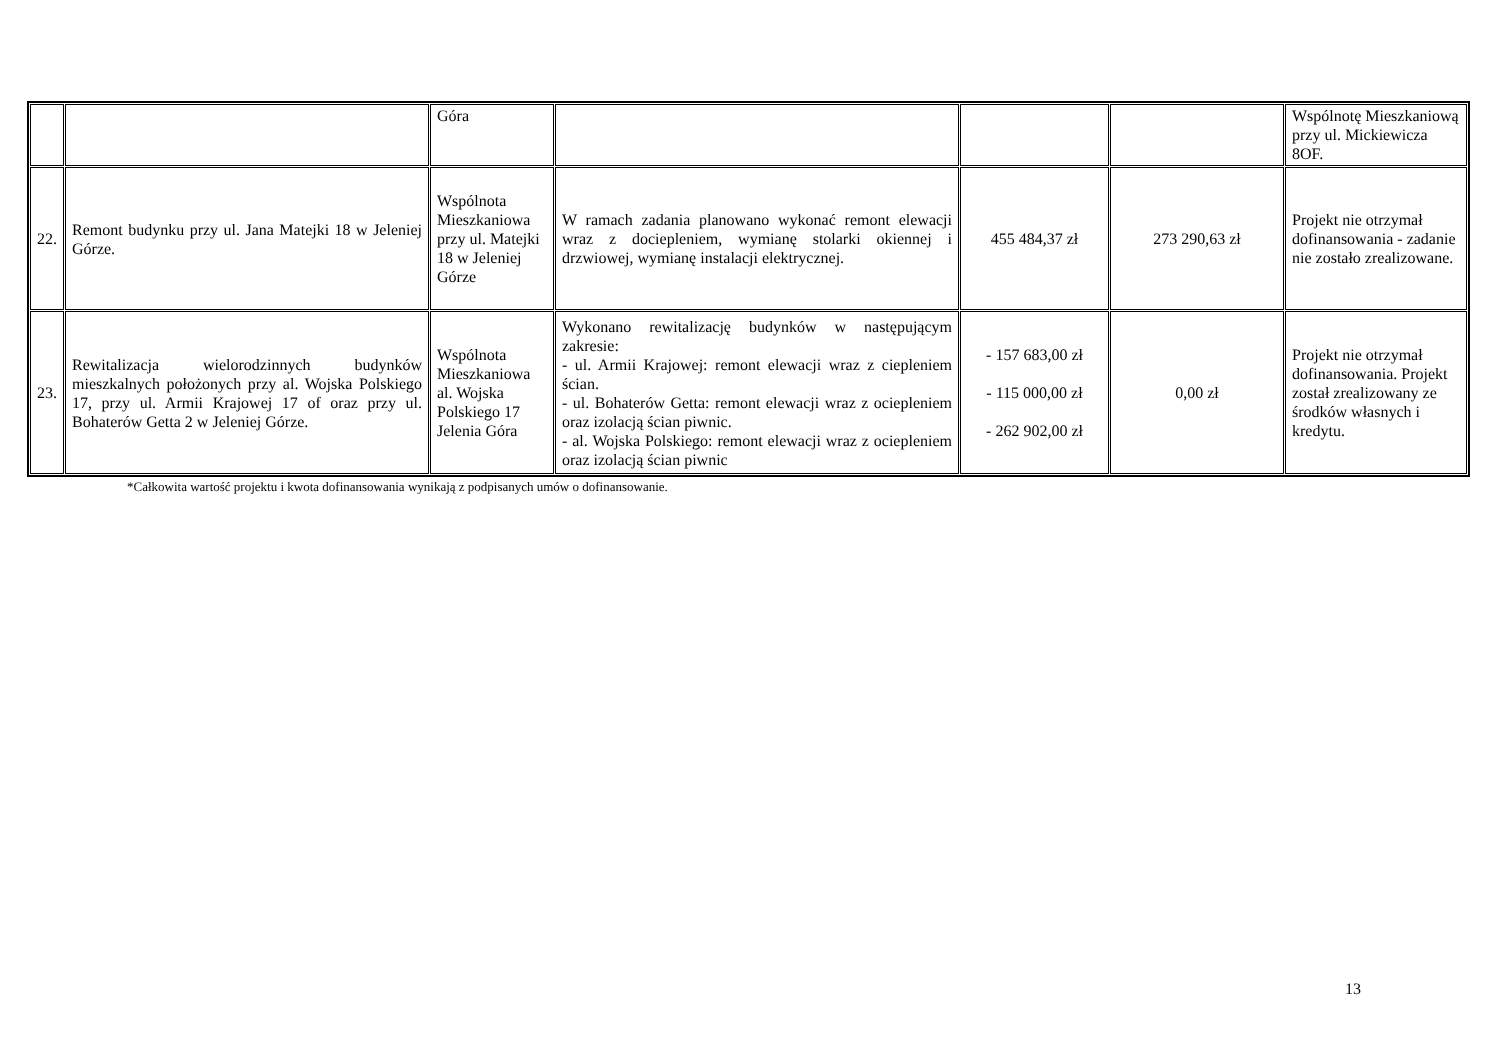| | | Góra | | | | Wspólnotę Mieszkaniową przy ul. Mickiewicza 8OF. |
| 22. | Remont budynku przy ul. Jana Matejki 18 w Jeleniej Górze. | Wspólnota Mieszkaniowa przy ul. Matejki 18 w Jeleniej Górze | W ramach zadania planowano wykonać remont elewacji wraz z dociepleniem, wymianę stolarki okiennej i drzwiowej, wymianę instalacji elektrycznej. | 455 484,37 zł | 273 290,63 zł | Projekt nie otrzymał dofinansowania - zadanie nie zostało zrealizowane. |
| 23. | Rewitalizacja wielorodzinnych budynków mieszkalnych położonych przy al. Wojska Polskiego 17, przy ul. Armii Krajowej 17 of oraz przy ul. Bohaterów Getta 2 w Jeleniej Górze. | Wspólnota Mieszkaniowa al. Wojska Polskiego 17 Jelenia Góra | Wykonano rewitalizację budynków w następującym zakresie: - ul. Armii Krajowej: remont elewacji wraz z ciepleniem ścian. - ul. Bohaterów Getta: remont elewacji wraz z ociepleniem oraz izolacją ścian piwnic. - al. Wojska Polskiego: remont elewacji wraz z ociepleniem oraz izolacją ścian piwnic | - 157 683,00 zł - 115 000,00 zł - 262 902,00 zł | 0,00 zł | Projekt nie otrzymał dofinansowania. Projekt został zrealizowany ze środków własnych i kredytu. |
*Całkowita wartość projektu i kwota dofinansowania wynikają z podpisanych umów o dofinansowanie.
13